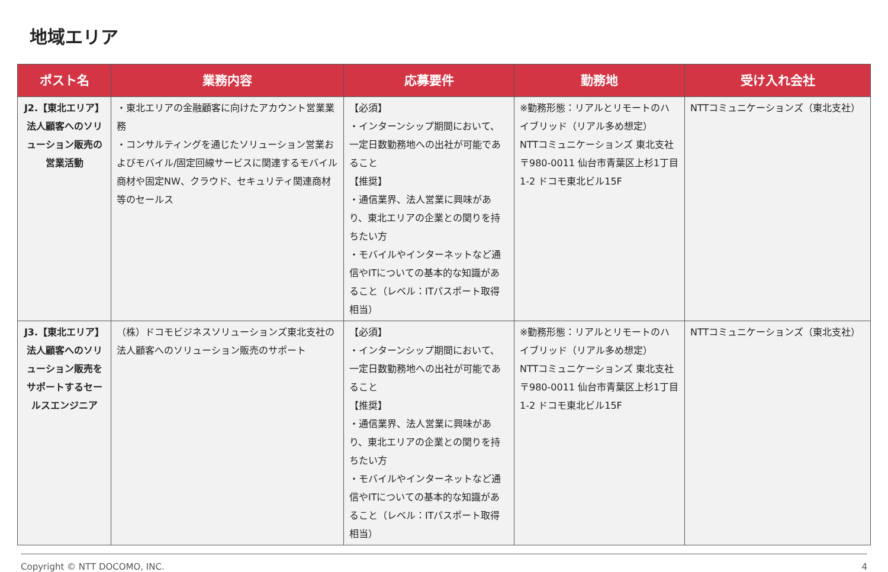地域エリア
| ポスト名 | 業務内容 | 応募要件 | 勤務地 | 受け入れ会社 |
| --- | --- | --- | --- | --- |
| J2.【東北エリア】法人顧客へのソリューション販売の営業活動 | ・東北エリアの金融顧客に向けたアカウント営業業務 ・コンサルティングを通じたソリューション営業およびモバイル/固定回線サービスに関連するモバイル商材や固定NW、クラウド、セキュリティ関連商材等のセールス | 【必須】 ・インターンシップ期間において、一定日数勤務地への出社が可能であること 【推奨】 ・通信業界、法人営業に興味があり、東北エリアの企業との関りを持ちたい方 ・モバイルやインターネットなど通信やITについての基本的な知識があること（レベル：ITパスポート取得相当） | ※勤務形態：リアルとリモートのハイブリッド（リアル多め想定） NTTコミュニケーションズ 東北支社 〒980-0011 仙台市青葉区上杉1丁目1-2 ドコモ東北ビル15F | NTTコミュニケーションズ（東北支社） |
| J3.【東北エリア】法人顧客へのソリューション販売をサポートするセールスエンジニア | （株）ドコモビジネスソリューションズ東北支社の法人顧客へのソリューション販売のサポート | 【必須】 ・インターンシップ期間において、一定日数勤務地への出社が可能であること 【推奨】 ・通信業界、法人営業に興味があり、東北エリアの企業との関りを持ちたい方 ・モバイルやインターネットなど通信やITについての基本的な知識があること（レベル：ITパスポート取得相当） | ※勤務形態：リアルとリモートのハイブリッド（リアル多め想定） NTTコミュニケーションズ 東北支社 〒980-0011 仙台市青葉区上杉1丁目1-2 ドコモ東北ビル15F | NTTコミュニケーションズ（東北支社） |
Copyright © NTT DOCOMO, INC. 4